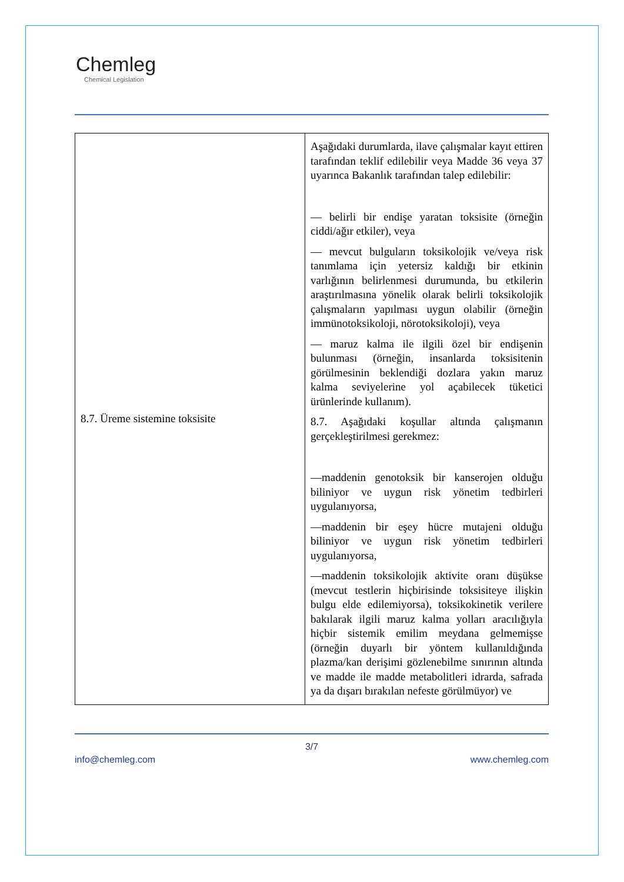Chemleg
Chemical Legislation
| 8.7. Üreme sistemine toksisite | Aşağıdaki durumlarda, ilave çalışmalar kayıt ettiren tarafından teklif edilebilir veya Madde 36 veya 37 uyarınca Bakanlık tarafından talep edilebilir: — belirli bir endişe yaratan toksisite (örneğin ciddi/ağır etkiler), veya — mevcut bulguların toksikolojik ve/veya risk tanımlama için yetersiz kaldığı bir etkinin varlığının belirlenmesi durumunda, bu etkilerin araştırılmasına yönelik olarak belirli toksikolojik çalışmaların yapılması uygun olabilir (örneğin immünotoksikoloji, nörotoksikoloji), veya — maruz kalma ile ilgili özel bir endişenin bulunması (örneğin, insanlarda toksisitenin görülmesinin beklendiği dozlara yakın maruz kalma seviyelerine yol açabilecek tüketici ürünlerinde kullanım). 8.7. Aşağıdaki koşullar altında çalışmanın gerçekleştirilmesi gerekmez: —maddenin genotoksik bir kanserojen olduğu biliniyor ve uygun risk yönetim tedbirleri uygulanıyorsa, —maddenin bir eşey hücre mutajeni olduğu biliniyor ve uygun risk yönetim tedbirleri uygulanıyorsa, —maddenin toksikolojik aktivite oranı düşükse (mevcut testlerin hiçbirisinde toksisiteye ilişkin bulgu elde edilemiyorsa), toksikokinetik verilere bakılarak ilgili maruz kalma yolları aracılığıyla hiçbir sistemik emilim meydana gelmemişse (örneğin duyarlı bir yöntem kullanıldığında plazma/kan derişimi gözlenebilme sınırının altında ve madde ile madde metabolitleri idrarda, safrada ya da dışarı bırakılan nefeste görülmüyor) ve |
3/7
info@chemleg.com www.chemleg.com